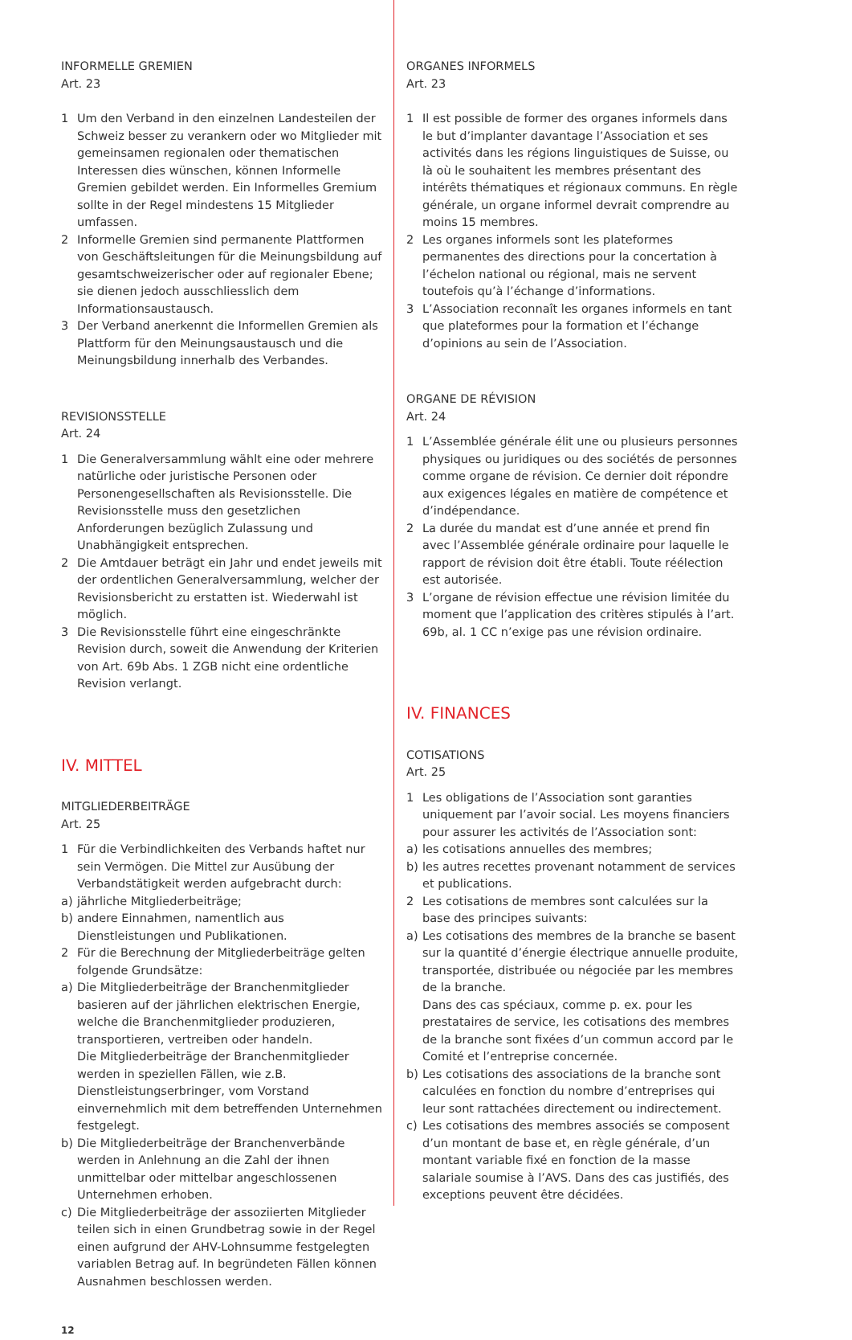INFORMELLE GREMIEN
Art. 23
1 Um den Verband in den einzelnen Landesteilen der Schweiz besser zu verankern oder wo Mitglieder mit gemeinsamen regionalen oder thematischen Interessen dies wünschen, können Informelle Gremien gebildet werden. Ein Informelles Gremium sollte in der Regel mindestens 15 Mitglieder umfassen.
2 Informelle Gremien sind permanente Plattformen von Geschäftsleitungen für die Meinungsbildung auf gesamtschweizerischer oder auf regionaler Ebene; sie dienen jedoch ausschliesslich dem Informationsaustausch.
3 Der Verband anerkennt die Informellen Gremien als Plattform für den Meinungsaustausch und die Meinungsbildung innerhalb des Verbandes.
REVISIONSSTELLE
Art. 24
1 Die Generalversammlung wählt eine oder mehrere natürliche oder juristische Personen oder Personengesellschaften als Revisionsstelle. Die Revisionsstelle muss den gesetzlichen Anforderungen bezüglich Zulassung und Unabhängigkeit entsprechen.
2 Die Amtdauer beträgt ein Jahr und endet jeweils mit der ordentlichen Generalversammlung, welcher der Revisionsbericht zu erstatten ist. Wiederwahl ist möglich.
3 Die Revisionsstelle führt eine eingeschränkte Revision durch, soweit die Anwendung der Kriterien von Art. 69b Abs. 1 ZGB nicht eine ordentliche Revision verlangt.
IV. MITTEL
MITGLIEDERBEITRÄGE
Art. 25
1 Für die Verbindlichkeiten des Verbands haftet nur sein Vermögen. Die Mittel zur Ausübung der Verbandstätigkeit werden aufgebracht durch:
a) jährliche Mitgliederbeiträge;
b) andere Einnahmen, namentlich aus Dienstleistungen und Publikationen.
2 Für die Berechnung der Mitgliederbeiträge gelten folgende Grundsätze:
a) Die Mitgliederbeiträge der Branchenmitglieder basieren auf der jährlichen elektrischen Energie, welche die Branchenmitglieder produzieren, transportieren, vertreiben oder handeln.
Die Mitgliederbeiträge der Branchenmitglieder werden in speziellen Fällen, wie z.B. Dienstleistungserbringer, vom Vorstand einvernehmlich mit dem betreffenden Unternehmen festgelegt.
b) Die Mitgliederbeiträge der Branchenverbände werden in Anlehnung an die Zahl der ihnen unmittelbar oder mittelbar angeschlossenen Unternehmen erhoben.
c) Die Mitgliederbeiträge der assoziierten Mitglieder teilen sich in einen Grundbetrag sowie in der Regel einen aufgrund der AHV-Lohnsumme festgelegten variablen Betrag auf. In begründeten Fällen können Ausnahmen beschlossen werden.
12
ORGANES INFORMELS
Art. 23
1 Il est possible de former des organes informels dans le but d’implanter davantage l’Association et ses activités dans les régions linguistiques de Suisse, ou là où le souhaitent les membres présentant des intérêts thématiques et régionaux communs. En règle générale, un organe informel devrait comprendre au moins 15 membres.
2 Les organes informels sont les plateformes permanentes des directions pour la concertation à l’échelon national ou régional, mais ne servent toutefois qu’à l’échange d’informations.
3 L’Association reconnaît les organes informels en tant que plateformes pour la formation et l’échange d’opinions au sein de l’Association.
ORGANE DE RÉVISION
Art. 24
1 L’Assemblée générale élit une ou plusieurs personnes physiques ou juridiques ou des sociétés de personnes comme organe de révision. Ce dernier doit répondre aux exigences légales en matière de compétence et d’indépendance.
2 La durée du mandat est d’une année et prend fin avec l’Assemblée générale ordinaire pour laquelle le rapport de révision doit être établi. Toute réélection est autorisée.
3 L’organe de révision effectue une révision limitée du moment que l’application des critères stipulés à l’art. 69b, al. 1 CC n’exige pas une révision ordinaire.
IV. FINANCES
COTISATIONS
Art. 25
1 Les obligations de l’Association sont garanties uniquement par l’avoir social. Les moyens financiers pour assurer les activités de l’Association sont:
a) les cotisations annuelles des membres;
b) les autres recettes provenant notamment de services et publications.
2 Les cotisations de membres sont calculées sur la base des principes suivants:
a) Les cotisations des membres de la branche se basent sur la quantité d’énergie électrique annuelle produite, transportée, distribuée ou négociée par les membres de la branche.
Dans des cas spéciaux, comme p. ex. pour les prestataires de service, les cotisations des membres de la branche sont fixées d’un commun accord par le Comité et l’entreprise concernée.
b) Les cotisations des associations de la branche sont calculées en fonction du nombre d’entreprises qui leur sont rattachées directement ou indirectement.
c) Les cotisations des membres associés se composent d’un montant de base et, en règle générale, d’un montant variable fixé en fonction de la masse salariale soumise à l’AVS. Dans des cas justifiés, des exceptions peuvent être décidées.